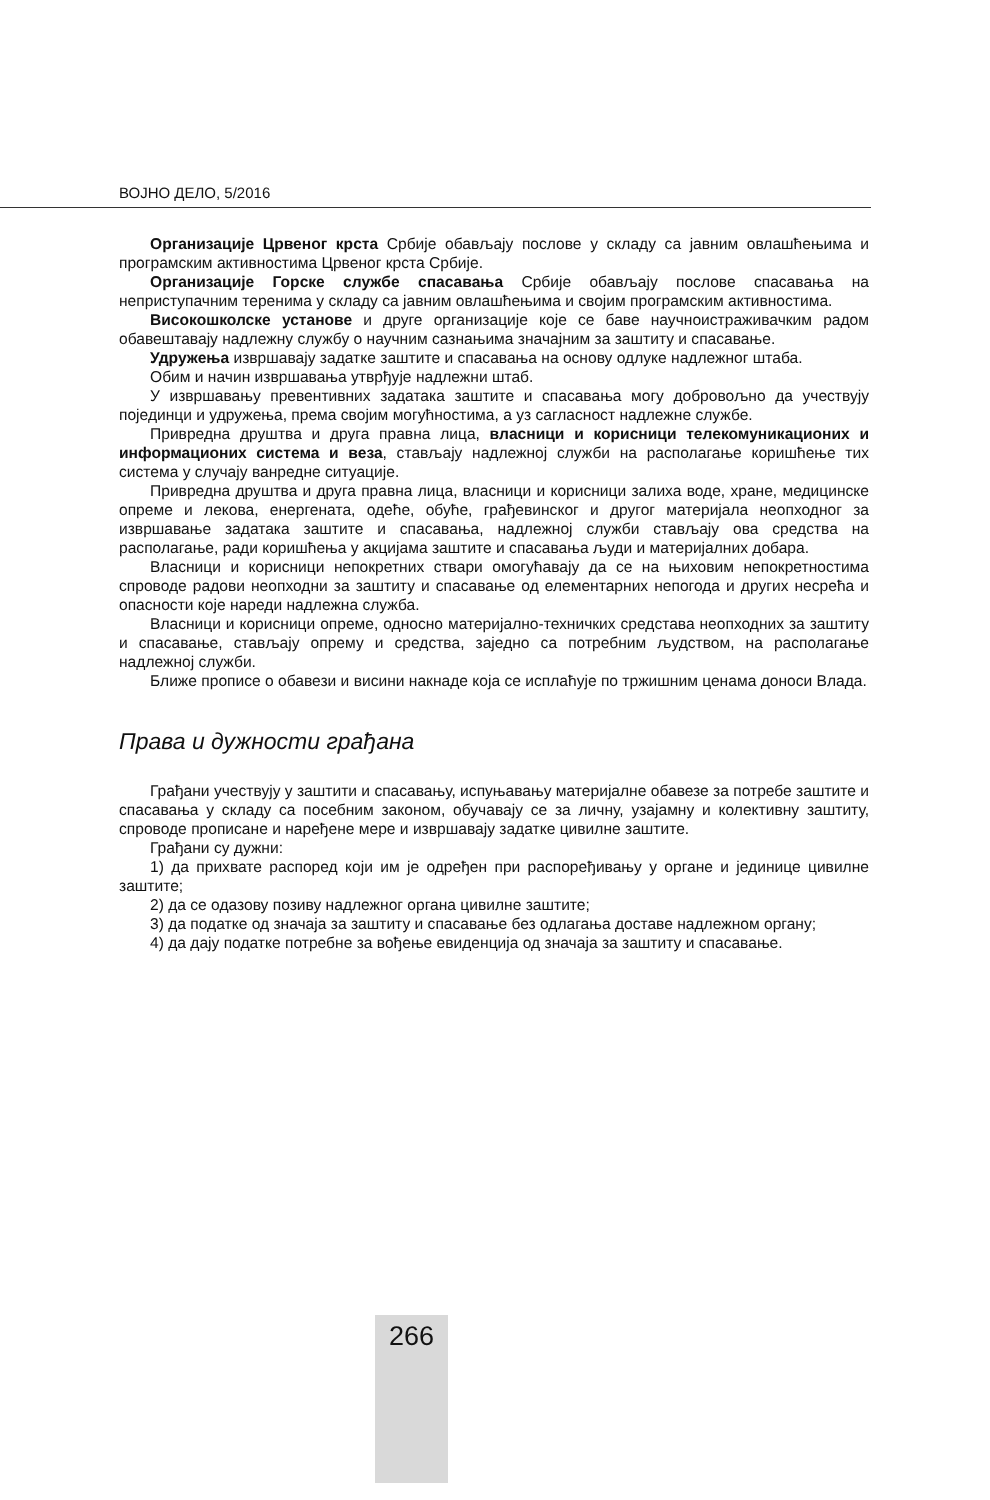ВОЈНО ДЕЛО, 5/2016
Организације Црвеног крста Србије обављају послове у складу са јавним овлашћењима и програмским активностима Црвеног крста Србије.
Организације Горске службе спасавања Србије обављају послове спасавања на неприступачним теренима у складу са јавним овлашћењима и својим програмским активностима.
Високошколске установе и друге организације које се баве научноистраживачким радом обавештавају надлежну службу о научним сазнањима значајним за заштиту и спасавање.
Удружења извршавају задатке заштите и спасавања на основу одлуке надлежног штаба.
Обим и начин извршавања утврђује надлежни штаб.
У извршавању превентивних задатака заштите и спасавања могу добровољно да учествују појединци и удружења, према својим могућностима, а уз сагласност надлежне службе.
Привредна друштва и друга правна лица, власници и корисници телекомуникационих и информационих система и веза, стављају надлежној служби на располагање коришћење тих система у случају ванредне ситуације.
Привредна друштва и друга правна лица, власници и корисници залиха воде, хране, медицинске опреме и лекова, енергената, одеће, обуће, грађевинског и другог материјала неопходног за извршавање задатака заштите и спасавања, надлежној служби стављају ова средства на располагање, ради коришћења у акцијама заштите и спасавања људи и материјалних добара.
Власници и корисници непокретних ствари омогућавају да се на њиховим непокретностима спроводе радови неопходни за заштиту и спасавање од елементарних непогода и других несрећа и опасности које нареди надлежна служба.
Власници и корисници опреме, односно материјално-техничких средстава неопходних за заштиту и спасавање, стављају опрему и средства, заједно са потребним људством, на располагање надлежној служби.
Ближе прописе о обавези и висини накнаде која се исплаћује по тржишним ценама доноси Влада.
Права и дужности грађана
Грађани учествују у заштити и спасавању, испуњавању материјалне обавезе за потребе заштите и спасавања у складу са посебним законом, обучавају се за личну, узајамну и колективну заштиту, спроводе прописане и наређене мере и извршавају задатке цивилне заштите.
Грађани су дужни:
1) да прихвате распоред који им је одређен при распоређивању у органе и јединице цивилне заштите;
2) да се одазову позиву надлежног органа цивилне заштите;
3) да податке од значаја за заштиту и спасавање без одлагања доставе надлежном органу;
4) да дају податке потребне за вођење евиденција од значаја за заштиту и спасавање.
266